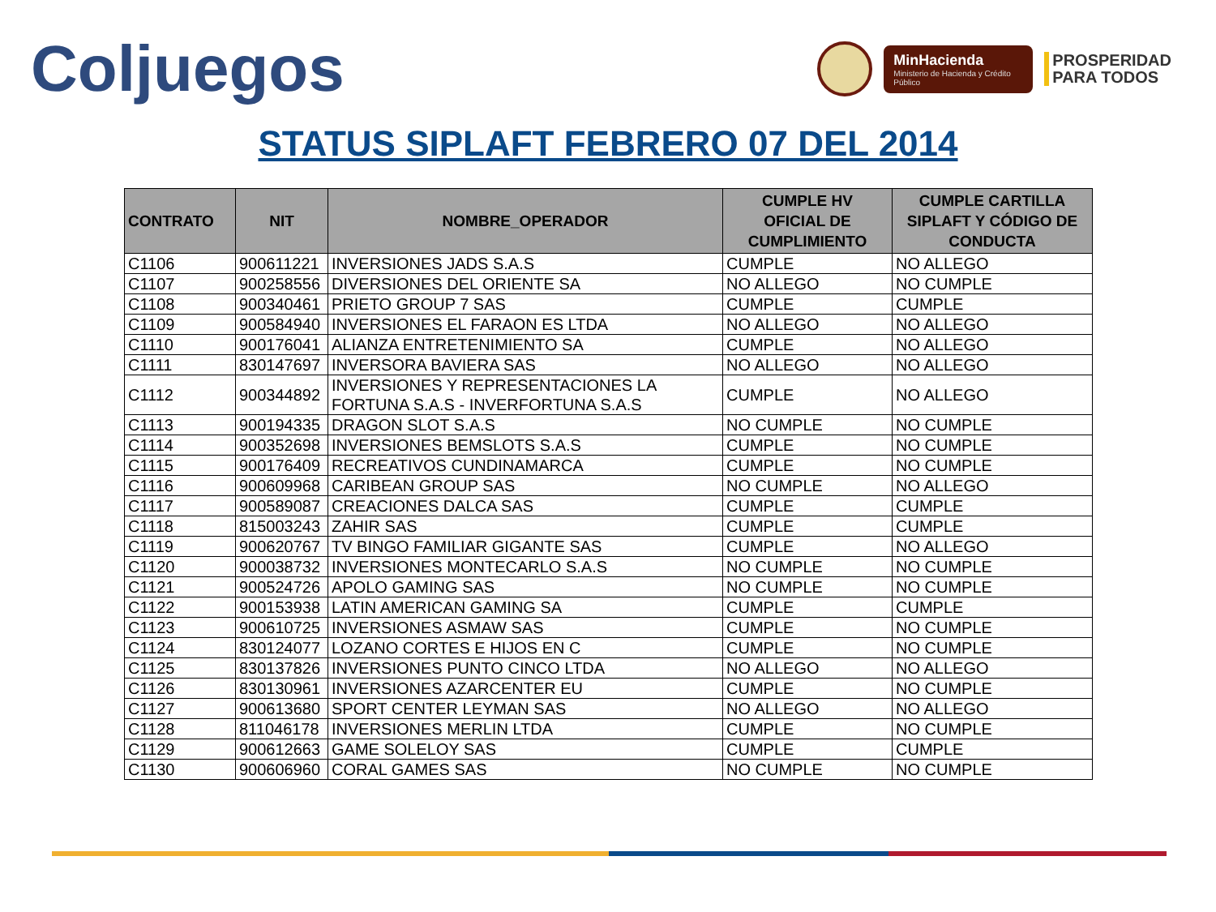Coljuegos
MinHacienda
Ministerio de Hacienda y Crédito Público
PROSPERIDAD
PARA TODOS
STATUS SIPLAFT FEBRERO 07 DEL 2014
| CONTRATO | NIT | NOMBRE_OPERADOR | CUMPLE HV OFICIAL DE CUMPLIMIENTO | CUMPLE CARTILLA SIPLAFT Y CÓDIGO DE CONDUCTA |
| --- | --- | --- | --- | --- |
| C1106 | 900611221 | INVERSIONES JADS S.A.S | CUMPLE | NO ALLEGO |
| C1107 | 900258556 | DIVERSIONES DEL ORIENTE SA | NO ALLEGO | NO CUMPLE |
| C1108 | 900340461 | PRIETO GROUP 7 SAS | CUMPLE | CUMPLE |
| C1109 | 900584940 | INVERSIONES EL FARAON ES LTDA | NO ALLEGO | NO ALLEGO |
| C1110 | 900176041 | ALIANZA ENTRETENIMIENTO SA | CUMPLE | NO ALLEGO |
| C1111 | 830147697 | INVERSORA BAVIERA SAS | NO ALLEGO | NO ALLEGO |
| C1112 | 900344892 | INVERSIONES Y REPRESENTACIONES LA FORTUNA S.A.S - INVERFORTUNA S.A.S | CUMPLE | NO ALLEGO |
| C1113 | 900194335 | DRAGON SLOT S.A.S | NO CUMPLE | NO CUMPLE |
| C1114 | 900352698 | INVERSIONES BEMSLOTS S.A.S | CUMPLE | NO CUMPLE |
| C1115 | 900176409 | RECREATIVOS CUNDINAMARCA | CUMPLE | NO CUMPLE |
| C1116 | 900609968 | CARIBEAN GROUP SAS | NO CUMPLE | NO ALLEGO |
| C1117 | 900589087 | CREACIONES DALCA SAS | CUMPLE | CUMPLE |
| C1118 | 815003243 | ZAHIR SAS | CUMPLE | CUMPLE |
| C1119 | 900620767 | TV BINGO FAMILIAR GIGANTE SAS | CUMPLE | NO ALLEGO |
| C1120 | 900038732 | INVERSIONES MONTECARLO S.A.S | NO CUMPLE | NO CUMPLE |
| C1121 | 900524726 | APOLO GAMING SAS | NO CUMPLE | NO CUMPLE |
| C1122 | 900153938 | LATIN AMERICAN GAMING SA | CUMPLE | CUMPLE |
| C1123 | 900610725 | INVERSIONES ASMAW SAS | CUMPLE | NO CUMPLE |
| C1124 | 830124077 | LOZANO CORTES E HIJOS EN C | CUMPLE | NO CUMPLE |
| C1125 | 830137826 | INVERSIONES PUNTO CINCO LTDA | NO ALLEGO | NO ALLEGO |
| C1126 | 830130961 | INVERSIONES AZARCENTER EU | CUMPLE | NO CUMPLE |
| C1127 | 900613680 | SPORT CENTER LEYMAN SAS | NO ALLEGO | NO ALLEGO |
| C1128 | 811046178 | INVERSIONES MERLIN LTDA | CUMPLE | NO CUMPLE |
| C1129 | 900612663 | GAME SOLELOY SAS | CUMPLE | CUMPLE |
| C1130 | 900606960 | CORAL GAMES SAS | NO CUMPLE | NO CUMPLE |